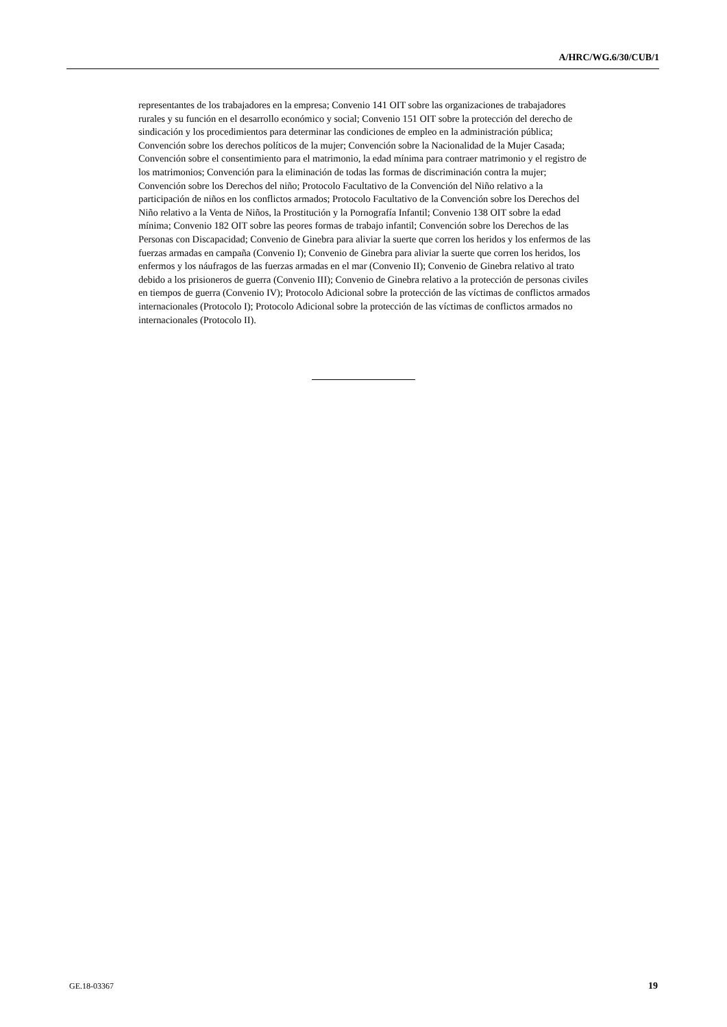A/HRC/WG.6/30/CUB/1
representantes de los trabajadores en la empresa; Convenio 141 OIT sobre las organizaciones de trabajadores rurales y su función en el desarrollo económico y social; Convenio 151 OIT sobre la protección del derecho de sindicación y los procedimientos para determinar las condiciones de empleo en la administración pública; Convención sobre los derechos políticos de la mujer; Convención sobre la Nacionalidad de la Mujer Casada; Convención sobre el consentimiento para el matrimonio, la edad mínima para contraer matrimonio y el registro de los matrimonios; Convención para la eliminación de todas las formas de discriminación contra la mujer; Convención sobre los Derechos del niño; Protocolo Facultativo de la Convención del Niño relativo a la participación de niños en los conflictos armados; Protocolo Facultativo de la Convención sobre los Derechos del Niño relativo a la Venta de Niños, la Prostitución y la Pornografía Infantil; Convenio 138 OIT sobre la edad mínima; Convenio 182 OIT sobre las peores formas de trabajo infantil; Convención sobre los Derechos de las Personas con Discapacidad; Convenio de Ginebra para aliviar la suerte que corren los heridos y los enfermos de las fuerzas armadas en campaña (Convenio I); Convenio de Ginebra para aliviar la suerte que corren los heridos, los enfermos y los náufragos de las fuerzas armadas en el mar (Convenio II); Convenio de Ginebra relativo al trato debido a los prisioneros de guerra (Convenio III); Convenio de Ginebra relativo a la protección de personas civiles en tiempos de guerra (Convenio IV); Protocolo Adicional sobre la protección de las víctimas de conflictos armados internacionales (Protocolo I); Protocolo Adicional sobre la protección de las víctimas de conflictos armados no internacionales (Protocolo II).
GE.18-03367 19